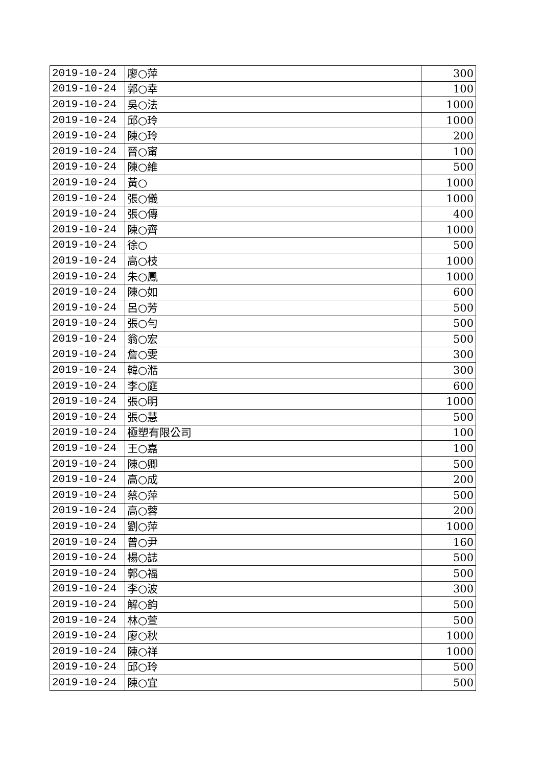| 2019-10-24 | 廖○萍 | 300 |
| 2019-10-24 | 郭○幸 | 100 |
| 2019-10-24 | 吳○法 | 1000 |
| 2019-10-24 | 邱○玲 | 1000 |
| 2019-10-24 | 陳○玲 | 200 |
| 2019-10-24 | 晉○甯 | 100 |
| 2019-10-24 | 陳○維 | 500 |
| 2019-10-24 | 黃○ | 1000 |
| 2019-10-24 | 張○儀 | 1000 |
| 2019-10-24 | 張○傳 | 400 |
| 2019-10-24 | 陳○齊 | 1000 |
| 2019-10-24 | 徐○ | 500 |
| 2019-10-24 | 高○枝 | 1000 |
| 2019-10-24 | 朱○鳳 | 1000 |
| 2019-10-24 | 陳○如 | 600 |
| 2019-10-24 | 呂○芳 | 500 |
| 2019-10-24 | 張○勻 | 500 |
| 2019-10-24 | 翁○宏 | 500 |
| 2019-10-24 | 詹○雯 | 300 |
| 2019-10-24 | 韓○湉 | 300 |
| 2019-10-24 | 李○庭 | 600 |
| 2019-10-24 | 張○明 | 1000 |
| 2019-10-24 | 張○慧 | 500 |
| 2019-10-24 | 極塑有限公司 | 100 |
| 2019-10-24 | 王○嘉 | 100 |
| 2019-10-24 | 陳○卿 | 500 |
| 2019-10-24 | 高○成 | 200 |
| 2019-10-24 | 蔡○萍 | 500 |
| 2019-10-24 | 高○蓉 | 200 |
| 2019-10-24 | 劉○萍 | 1000 |
| 2019-10-24 | 曾○尹 | 160 |
| 2019-10-24 | 楊○誌 | 500 |
| 2019-10-24 | 郭○福 | 500 |
| 2019-10-24 | 李○波 | 300 |
| 2019-10-24 | 解○鈞 | 500 |
| 2019-10-24 | 林○萱 | 500 |
| 2019-10-24 | 廖○秋 | 1000 |
| 2019-10-24 | 陳○祥 | 1000 |
| 2019-10-24 | 邱○玲 | 500 |
| 2019-10-24 | 陳○宜 | 500 |